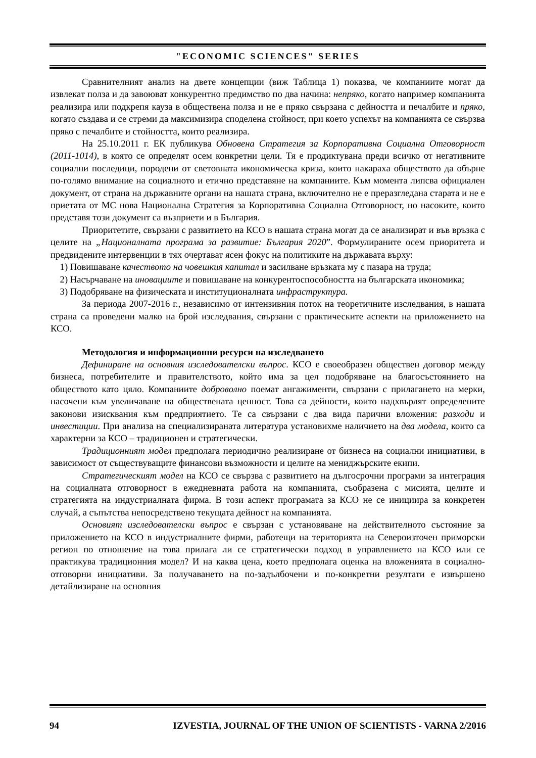"ECONOMIC SCIENCES" SERIES
Сравнителният анализ на двете концепции (виж Таблица 1) показва, че компаниите могат да извлекат полза и да завоюват конкурентно предимство по два начина: непряко, когато например компанията реализира или подкрепя кауза в обществена полза и не е пряко свързана с дейността и печалбите и пряко, когато създава и се стреми да максимизира споделена стойност, при което успехът на компанията се свързва пряко с печалбите и стойността, които реализира.
На 25.10.2011 г. ЕК публикува Обновена Стратегия за Корпоративна Социална Отговорност (2011-1014), в която се определят осем конкретни цели. Тя е продиктувана преди всичко от негативните социални последици, породени от световната икономическа криза, които накараха обществото да обърне по-голямо внимание на социалното и етично представяне на компаниите. Към момента липсва официален документ, от страна на държавните органи на нашата страна, включително не е преразгледана старата и не е приетата от МС нова Национална Стратегия за Корпоративна Социална Отговорност, но насоките, които представя този документ са възприети и в България.
Приоритетите, свързани с развитието на КСО в нашата страна могат да се анализират и във връзка с целите на „Националната програма за развитие: България 2020”. Формулираните осем приоритета и предвидените интервенции в тях очертават ясен фокус на политиките на държавата върху:
1) Повишаване качеството на човешкия капитал и засилване връзката му с пазара на труда;
2) Насърчаване на иновациите и повишаване на конкурентоспособността на българската икономика;
3) Подобряване на физическата и институционалната инфраструктура.
За периода 2007-2016 г., независимо от интензивния поток на теоретичните изследвания, в нашата страна са проведени малко на брой изследвания, свързани с практическите аспекти на приложението на КСО.
Методология и информационни ресурси на изследването
Дефиниране на основния изследователски въпрос. КСО е своеобразен обществен договор между бизнеса, потребителите и правителството, който има за цел подобряване на благосъстоянието на обществото като цяло. Компаниите доброволно поемат ангажименти, свързани с прилагането на мерки, насочени към увеличаване на обществената ценност. Това са дейности, които надхвърлят определените законови изисквания към предприятието. Те са свързани с два вида парични вложения: разходи и инвестиции. При анализа на специализираната литература установихме наличието на два модела, които са характерни за КСО – традиционен и стратегически.
Традиционният модел предполага периодично реализиране от бизнеса на социални инициативи, в зависимост от съществуващите финансови възможности и целите на мениджърските екипи.
Стратегическият модел на КСО се свързва с развитието на дългосрочни програми за интеграция на социалната отговорност в ежедневната работа на компанията, съобразена с мисията, целите и стратегията на индустриалната фирма. В този аспект програмата за КСО не се инициира за конкретен случай, а съпътства непосредствено текущата дейност на компанията.
Основият изследователски въпрос е свързан с установяване на действителното състояние за приложението на КСО в индустриалните фирми, работещи на територията на Североизточен приморски регион по отношение на това прилага ли се стратегически подход в управлението на КСО или се практикува традиционния модел? И на каква цена, което предполага оценка на вложенията в социално-отговорни инициативи. За получаването на по-задълбочени и по-конкретни резултати е извършено детайлизиране на основния
94 IZVESTIA, JOURNAL OF THE UNION OF SCIENTISTS - VARNA 2/2016